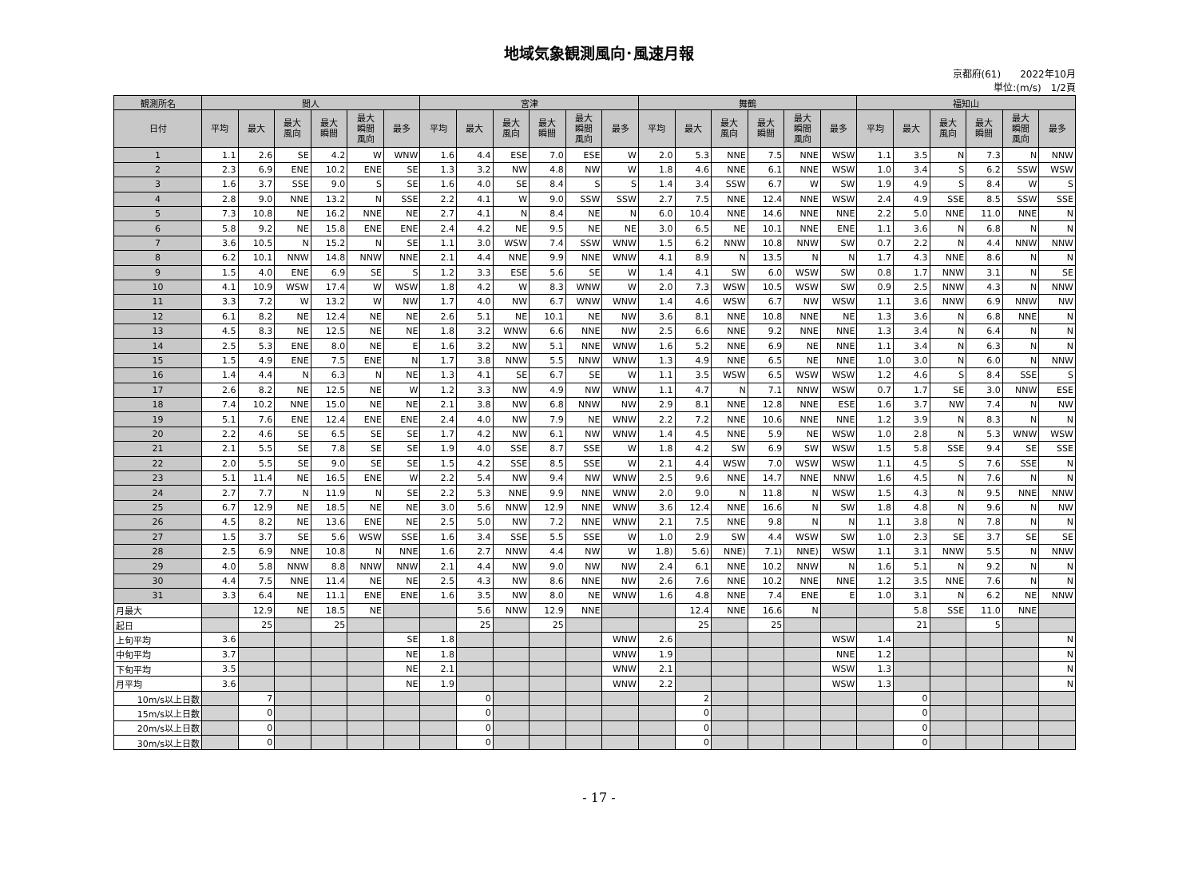地域気象観測風向･風速月報
京都府(61)　　2022年10月
単位:(m/s)　1/2頁
| 観測所名 | 間人 | | | | | | 宮津 | | | | | | 舞鶴 | | | | | | 福知山 | | | | | |
| --- | --- | --- | --- | --- | --- | --- | --- | --- | --- | --- | --- | --- | --- | --- | --- | --- | --- | --- | --- | --- | --- | --- | --- | --- |
| 日付 | 平均 | 最大 | 最大 風向 | 最大 瞬間 | 最大 瞬間 風向 | 最多 | 平均 | 最大 | 最大 風向 | 最大 瞬間 | 最大 瞬間 風向 | 最多 | 平均 | 最大 | 最大 風向 | 最大 瞬間 | 最大 瞬間 風向 | 最多 | 平均 | 最大 | 最大 風向 | 最大 瞬間 | 最大 瞬間 風向 | 最多 |
| 1 | 1.1 | 2.6 | SE | 4.2 | W | WNW | 1.6 | 4.4 | ESE | 7.0 | ESE | W | 2.0 | 5.3 | NNE | 7.5 | NNE | WSW | 1.1 | 3.5 | N | 7.3 | N | NNW |
| 2 | 2.3 | 6.9 | ENE | 10.2 | ENE | SE | 1.3 | 3.2 | NW | 4.8 | NW | W | 1.8 | 4.6 | NNE | 6.1 | NNE | WSW | 1.0 | 3.4 | S | 6.2 | SSW | WSW |
| 3 | 1.6 | 3.7 | SSE | 9.0 | S | SE | 1.6 | 4.0 | SE | 8.4 | S | S | 1.4 | 3.4 | SSW | 6.7 | W | SW | 1.9 | 4.9 | S | 8.4 | W | S |
| 4 | 2.8 | 9.0 | NNE | 13.2 | N | SSE | 2.2 | 4.1 | W | 9.0 | SSW | SSW | 2.7 | 7.5 | NNE | 12.4 | NNE | WSW | 2.4 | 4.9 | SSE | 8.5 | SSW | SSE |
| 5 | 7.3 | 10.8 | NE | 16.2 | NNE | NE | 2.7 | 4.1 | N | 8.4 | NE | N | 6.0 | 10.4 | NNE | 14.6 | NNE | NNE | 2.2 | 5.0 | NNE | 11.0 | NNE | N |
| 6 | 5.8 | 9.2 | NE | 15.8 | ENE | ENE | 2.4 | 4.2 | NE | 9.5 | NE | NE | 3.0 | 6.5 | NE | 10.1 | NNE | ENE | 1.1 | 3.6 | N | 6.8 | N | N |
| 7 | 3.6 | 10.5 | N | 15.2 | N | SE | 1.1 | 3.0 | WSW | 7.4 | SSW | WNW | 1.5 | 6.2 | NNW | 10.8 | NNW | SW | 0.7 | 2.2 | N | 4.4 | NNW | NNW |
| 8 | 6.2 | 10.1 | NNW | 14.8 | NNW | NNE | 2.1 | 4.4 | NNE | 9.9 | NNE | WNW | 4.1 | 8.9 | N | 13.5 | N | N | 1.7 | 4.3 | NNE | 8.6 | N | N |
| 9 | 1.5 | 4.0 | ENE | 6.9 | SE | S | 1.2 | 3.3 | ESE | 5.6 | SE | W | 1.4 | 4.1 | SW | 6.0 | WSW | SW | 0.8 | 1.7 | NNW | 3.1 | N | SE |
| 10 | 4.1 | 10.9 | WSW | 17.4 | W | WSW | 1.8 | 4.2 | W | 8.3 | WNW | W | 2.0 | 7.3 | WSW | 10.5 | WSW | SW | 0.9 | 2.5 | NNW | 4.3 | N | NNW |
| 11 | 3.3 | 7.2 | W | 13.2 | W | NW | 1.7 | 4.0 | NW | 6.7 | WNW | WNW | 1.4 | 4.6 | WSW | 6.7 | NW | WSW | 1.1 | 3.6 | NNW | 6.9 | NNW | NW |
| 12 | 6.1 | 8.2 | NE | 12.4 | NE | NE | 2.6 | 5.1 | NE | 10.1 | NE | NW | 3.6 | 8.1 | NNE | 10.8 | NNE | NE | 1.3 | 3.6 | N | 6.8 | NNE | N |
| 13 | 4.5 | 8.3 | NE | 12.5 | NE | NE | 1.8 | 3.2 | WNW | 6.6 | NNE | NW | 2.5 | 6.6 | NNE | 9.2 | NNE | NNE | 1.3 | 3.4 | N | 6.4 | N | N |
| 14 | 2.5 | 5.3 | ENE | 8.0 | NE | E | 1.6 | 3.2 | NW | 5.1 | NNE | WNW | 1.6 | 5.2 | NNE | 6.9 | NE | NNE | 1.1 | 3.4 | N | 6.3 | N | N |
| 15 | 1.5 | 4.9 | ENE | 7.5 | ENE | N | 1.7 | 3.8 | NNW | 5.5 | NNW | WNW | 1.3 | 4.9 | NNE | 6.5 | NE | NNE | 1.0 | 3.0 | N | 6.0 | N | NNW |
| 16 | 1.4 | 4.4 | N | 6.3 | N | NE | 1.3 | 4.1 | SE | 6.7 | SE | W | 1.1 | 3.5 | WSW | 6.5 | WSW | WSW | 1.2 | 4.6 | S | 8.4 | SSE | S |
| 17 | 2.6 | 8.2 | NE | 12.5 | NE | W | 1.2 | 3.3 | NW | 4.9 | NW | WNW | 1.1 | 4.7 | N | 7.1 | NNW | WSW | 0.7 | 1.7 | SE | 3.0 | NNW | ESE |
| 18 | 7.4 | 10.2 | NNE | 15.0 | NE | NE | 2.1 | 3.8 | NW | 6.8 | NNW | NW | 2.9 | 8.1 | NNE | 12.8 | NNE | ESE | 1.6 | 3.7 | NW | 7.4 | N | NW |
| 19 | 5.1 | 7.6 | ENE | 12.4 | ENE | ENE | 2.4 | 4.0 | NW | 7.9 | NE | WNW | 2.2 | 7.2 | NNE | 10.6 | NNE | NNE | 1.2 | 3.9 | N | 8.3 | N | N |
| 20 | 2.2 | 4.6 | SE | 6.5 | SE | SE | 1.7 | 4.2 | NW | 6.1 | NW | WNW | 1.4 | 4.5 | NNE | 5.9 | NE | WSW | 1.0 | 2.8 | N | 5.3 | WNW | WSW |
| 21 | 2.1 | 5.5 | SE | 7.8 | SE | SE | 1.9 | 4.0 | SSE | 8.7 | SSE | W | 1.8 | 4.2 | SW | 6.9 | SW | WSW | 1.5 | 5.8 | SSE | 9.4 | SE | SSE |
| 22 | 2.0 | 5.5 | SE | 9.0 | SE | SE | 1.5 | 4.2 | SSE | 8.5 | SSE | W | 2.1 | 4.4 | WSW | 7.0 | WSW | WSW | 1.1 | 4.5 | S | 7.6 | SSE | N |
| 23 | 5.1 | 11.4 | NE | 16.5 | ENE | W | 2.2 | 5.4 | NW | 9.4 | NW | WNW | 2.5 | 9.6 | NNE | 14.7 | NNE | NNW | 1.6 | 4.5 | N | 7.6 | N | N |
| 24 | 2.7 | 7.7 | N | 11.9 | N | SE | 2.2 | 5.3 | NNE | 9.9 | NNE | WNW | 2.0 | 9.0 | N | 11.8 | N | WSW | 1.5 | 4.3 | N | 9.5 | NNE | NNW |
| 25 | 6.7 | 12.9 | NE | 18.5 | NE | NE | 3.0 | 5.6 | NNW | 12.9 | NNE | WNW | 3.6 | 12.4 | NNE | 16.6 | N | SW | 1.8 | 4.8 | N | 9.6 | N | NW |
| 26 | 4.5 | 8.2 | NE | 13.6 | ENE | NE | 2.5 | 5.0 | NW | 7.2 | NNE | WNW | 2.1 | 7.5 | NNE | 9.8 | N | N | 1.1 | 3.8 | N | 7.8 | N | N |
| 27 | 1.5 | 3.7 | SE | 5.6 | WSW | SSE | 1.6 | 3.4 | SSE | 5.5 | SSE | W | 1.0 | 2.9 | SW | 4.4 | WSW | SW | 1.0 | 2.3 | SE | 3.7 | SE | SE |
| 28 | 2.5 | 6.9 | NNE | 10.8 | N | NNE | 1.6 | 2.7 | NNW | 4.4 | NW | W | 1.8) | 5.6) | NNE) | 7.1) | NNE) | WSW | 1.1 | 3.1 | NNW | 5.5 | N | NNW |
| 29 | 4.0 | 5.8 | NNW | 8.8 | NNW | NNW | 2.1 | 4.4 | NW | 9.0 | NW | NW | 2.4 | 6.1 | NNE | 10.2 | NNW | N | 1.6 | 5.1 | N | 9.2 | N | N |
| 30 | 4.4 | 7.5 | NNE | 11.4 | NE | NE | 2.5 | 4.3 | NW | 8.6 | NNE | NW | 2.6 | 7.6 | NNE | 10.2 | NNE | NNE | 1.2 | 3.5 | NNE | 7.6 | N | N |
| 31 | 3.3 | 6.4 | NE | 11.1 | ENE | ENE | 1.6 | 3.5 | NW | 8.0 | NE | WNW | 1.6 | 4.8 | NNE | 7.4 | ENE | E | 1.0 | 3.1 | N | 6.2 | NE | NNW |
| 月最大 | | 12.9 | NE | 18.5 | NE | | | 5.6 | NNW | 12.9 | NNE | | | 12.4 | NNE | 16.6 | N | | | 5.8 | SSE | 11.0 | NNE | |
| 起日 | | 25 | | 25 | | | | 25 | | 25 | | | | 25 | | 25 | | | | 21 | | 5 | | |
| 上旬平均 | 3.6 | | | | | SE | 1.8 | | | | | WNW | 2.6 | | | | | WSW | 1.4 | | | | | N |
| 中旬平均 | 3.7 | | | | | NE | 1.8 | | | | | WNW | 1.9 | | | | | NNE | 1.2 | | | | | N |
| 下旬平均 | 3.5 | | | | | NE | 2.1 | | | | | WNW | 2.1 | | | | | WSW | 1.3 | | | | | N |
| 月平均 | 3.6 | | | | | NE | 1.9 | | | | | WNW | 2.2 | | | | | WSW | 1.3 | | | | | N |
| 10m/s以上日数 | | 7 | | | | | | 0 | | | | | | 2 | | | | | | 0 | | | | |
| 15m/s以上日数 | | 0 | | | | | | 0 | | | | | | 0 | | | | | | 0 | | | | |
| 20m/s以上日数 | | 0 | | | | | | 0 | | | | | | 0 | | | | | | 0 | | | | |
| 30m/s以上日数 | | 0 | | | | | | 0 | | | | | | 0 | | | | | | 0 | | | | |
- 17 -